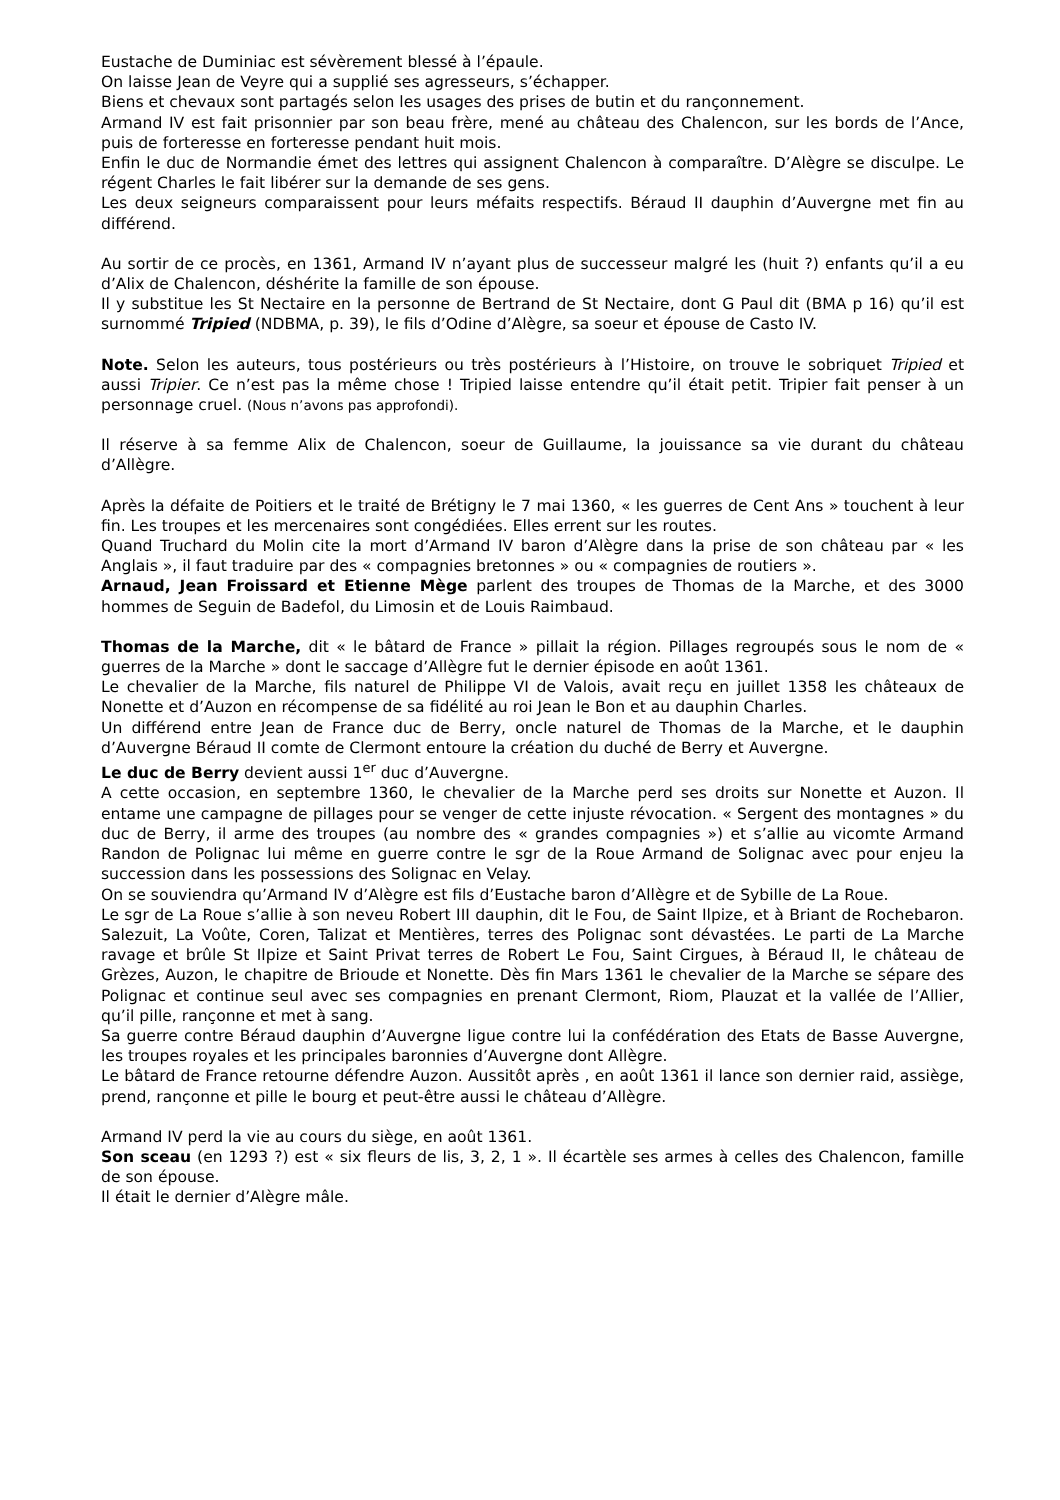Eustache de Duminiac est sévèrement blessé à l’épaule.
On laisse Jean de Veyre qui a supplié ses agresseurs, s’échapper.
Biens et chevaux sont partagés selon les usages des prises de butin et du rançonnement.
Armand IV est fait prisonnier par son beau frère, mené au château des Chalencon, sur les bords de l’Ance, puis de forteresse en forteresse pendant huit mois.
Enfin le duc de Normandie émet des lettres qui assignent Chalencon à comparaître. D’Alègre se disculpe. Le régent Charles le fait libérer sur la demande de ses gens.
Les deux seigneurs comparaissent pour leurs méfaits respectifs. Béraud II dauphin d’Auvergne met fin au différend.
Au sortir de ce procès, en 1361, Armand IV n’ayant plus de successeur malgré les (huit ?) enfants qu’il a eu d’Alix de Chalencon, déshérite la famille de son épouse.
Il y substitue les St Nectaire en la personne de Bertrand de St Nectaire, dont G Paul dit (BMA p 16) qu’il est surnommé Tripied (NDBMA, p. 39), le fils d’Odine d’Alègre, sa soeur et épouse de Casto IV.
Note. Selon les auteurs, tous postérieurs ou très postérieurs à l’Histoire, on trouve le sobriquet Tripied et aussi Tripier. Ce n’est pas la même chose ! Tripied laisse entendre qu’il était petit. Tripier fait penser à un personnage cruel. (Nous n’avons pas approfondi).
Il réserve à sa femme Alix de Chalencon, soeur de Guillaume, la jouissance sa vie durant du château d’Allègre.
Après la défaite de Poitiers et le traité de Brétigny le 7 mai 1360, « les guerres de Cent Ans » touchent à leur fin. Les troupes et les mercenaires sont congédiées. Elles errent sur les routes.
Quand Truchard du Molin cite la mort d’Armand IV baron d’Alègre dans la prise de son château par « les Anglais », il faut traduire par des « compagnies bretonnes » ou « compagnies de routiers ».
Arnaud, Jean Froissard et Etienne Mège parlent des troupes de Thomas de la Marche, et des 3000 hommes de Seguin de Badefol, du Limosin et de Louis Raimbaud.
Thomas de la Marche, dit « le bâtard de France » pillait la région. Pillages regroupés sous le nom de « guerres de la Marche » dont le saccage d’Allègre fut le dernier épisode en août 1361.
Le chevalier de la Marche, fils naturel de Philippe VI de Valois, avait reçu en juillet 1358 les châteaux de Nonette et d’Auzon en récompense de sa fidélité au roi Jean le Bon et au dauphin Charles.
Un différend entre Jean de France duc de Berry, oncle naturel de Thomas de la Marche, et le dauphin d’Auvergne Béraud II comte de Clermont entoure la création du duché de Berry et Auvergne.
Le duc de Berry devient aussi 1<sup>er</sup> duc d’Auvergne.
A cette occasion, en septembre 1360, le chevalier de la Marche perd ses droits sur Nonette et Auzon. Il entame une campagne de pillages pour se venger de cette injuste révocation. « Sergent des montagnes » du duc de Berry, il arme des troupes (au nombre des « grandes compagnies ») et s’allie au vicomte Armand Randon de Polignac lui même en guerre contre le sgr de la Roue Armand de Solignac avec pour enjeu la succession dans les possessions des Solignac en Velay.
On se souviendra qu’Armand IV d’Alègre est fils d’Eustache baron d’Allègre et de Sybille de La Roue.
Le sgr de La Roue s’allie à son neveu Robert III dauphin, dit le Fou, de Saint Ilpize, et à Briant de Rochebaron. Salezuit, La Voûte, Coren, Talizat et Mentières, terres des Polignac sont dévastées. Le parti de La Marche ravage et brûle St Ilpize et Saint Privat terres de Robert Le Fou, Saint Cirgues, à Béraud II, le château de Grèzes, Auzon, le chapitre de Brioude et Nonette. Dès fin Mars 1361 le chevalier de la Marche se sépare des Polignac et continue seul avec ses compagnies en prenant Clermont, Riom, Plauzat et la vallée de l’Allier, qu’il pille, rançonne et met à sang.
Sa guerre contre Béraud dauphin d’Auvergne ligue contre lui la confédération des Etats de Basse Auvergne, les troupes royales et les principales baronnies d’Auvergne dont Allègre.
Le bâtard de France retourne défendre Auzon. Aussitôt après , en août 1361 il lance son dernier raid, assiège, prend, rançonne et pille le bourg et peut-être aussi le château d’Allègre.
Armand IV perd la vie au cours du siège, en août 1361.
Son sceau (en 1293 ?) est « six fleurs de lis, 3, 2, 1 ». Il écartèle ses armes à celles des Chalencon, famille de son épouse.
Il était le dernier d’Alègre mâle.